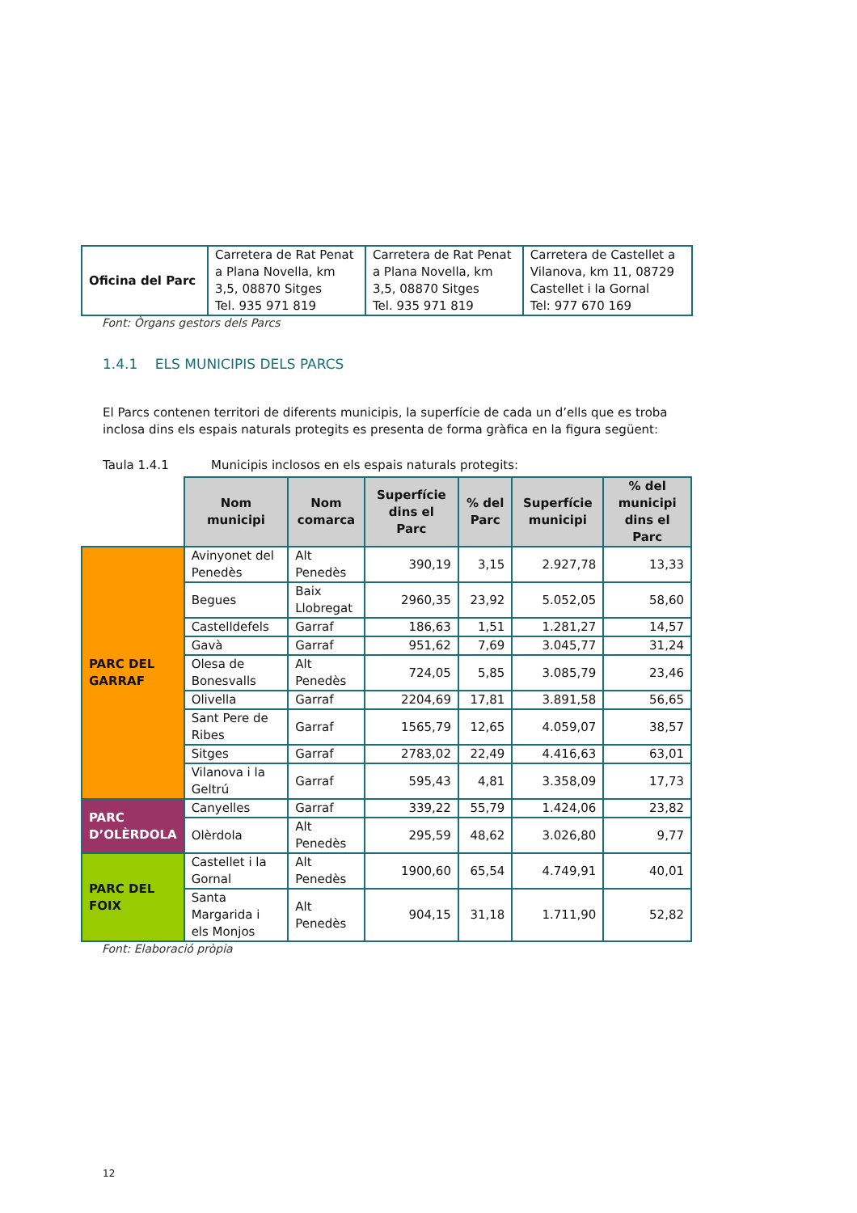| Oficina del Parc | Carretera de Rat Penat a Plana Novella, km 3,5, 08870 Sitges Tel. 935 971 819 | Carretera de Rat Penat a Plana Novella, km 3,5, 08870 Sitges Tel. 935 971 819 | Carretera de Castellet a Vilanova, km 11, 08729 Castellet i la Gornal Tel: 977 670 169 |
Font: Òrgans gestors dels Parcs
1.4.1 ELS MUNICIPIS DELS PARCS
El Parcs contenen territori de diferents municipis, la superfície de cada un d’ells que es troba inclosa dins els espais naturals protegits es presenta de forma gràfica en la figura següent:
Taula 1.4.1 Municipis inclosos en els espais naturals protegits:
| | Nom municipi | Nom comarca | Superfície dins el Parc | % del Parc | Superfície municipi | % del municipi dins el Parc |
| PARC DEL GARRAF | Avinyonet del Penedès | Alt Penedès | 390,19 | 3,15 | 2.927,78 | 13,33 |
| | Begues | Baix Llobregat | 2960,35 | 23,92 | 5.052,05 | 58,60 |
| | Castelldefels | Garraf | 186,63 | 1,51 | 1.281,27 | 14,57 |
| | Gavà | Garraf | 951,62 | 7,69 | 3.045,77 | 31,24 |
| | Olesa de Bonesvalls | Alt Penedès | 724,05 | 5,85 | 3.085,79 | 23,46 |
| | Olivella | Garraf | 2204,69 | 17,81 | 3.891,58 | 56,65 |
| | Sant Pere de Ribes | Garraf | 1565,79 | 12,65 | 4.059,07 | 38,57 |
| | Sitges | Garraf | 2783,02 | 22,49 | 4.416,63 | 63,01 |
| | Vilanova i la Geltrú | Garraf | 595,43 | 4,81 | 3.358,09 | 17,73 |
| PARC D’OLÈRDOLA | Canyelles | Garraf | 339,22 | 55,79 | 1.424,06 | 23,82 |
| | Olèrdola | Alt Penedès | 295,59 | 48,62 | 3.026,80 | 9,77 |
| PARC DEL FOIX | Castellet i la Gornal | Alt Penedès | 1900,60 | 65,54 | 4.749,91 | 40,01 |
| | Santa Margarida i els Monjos | Alt Penedès | 904,15 | 31,18 | 1.711,90 | 52,82 |
Font: Elaboració pròpia
12